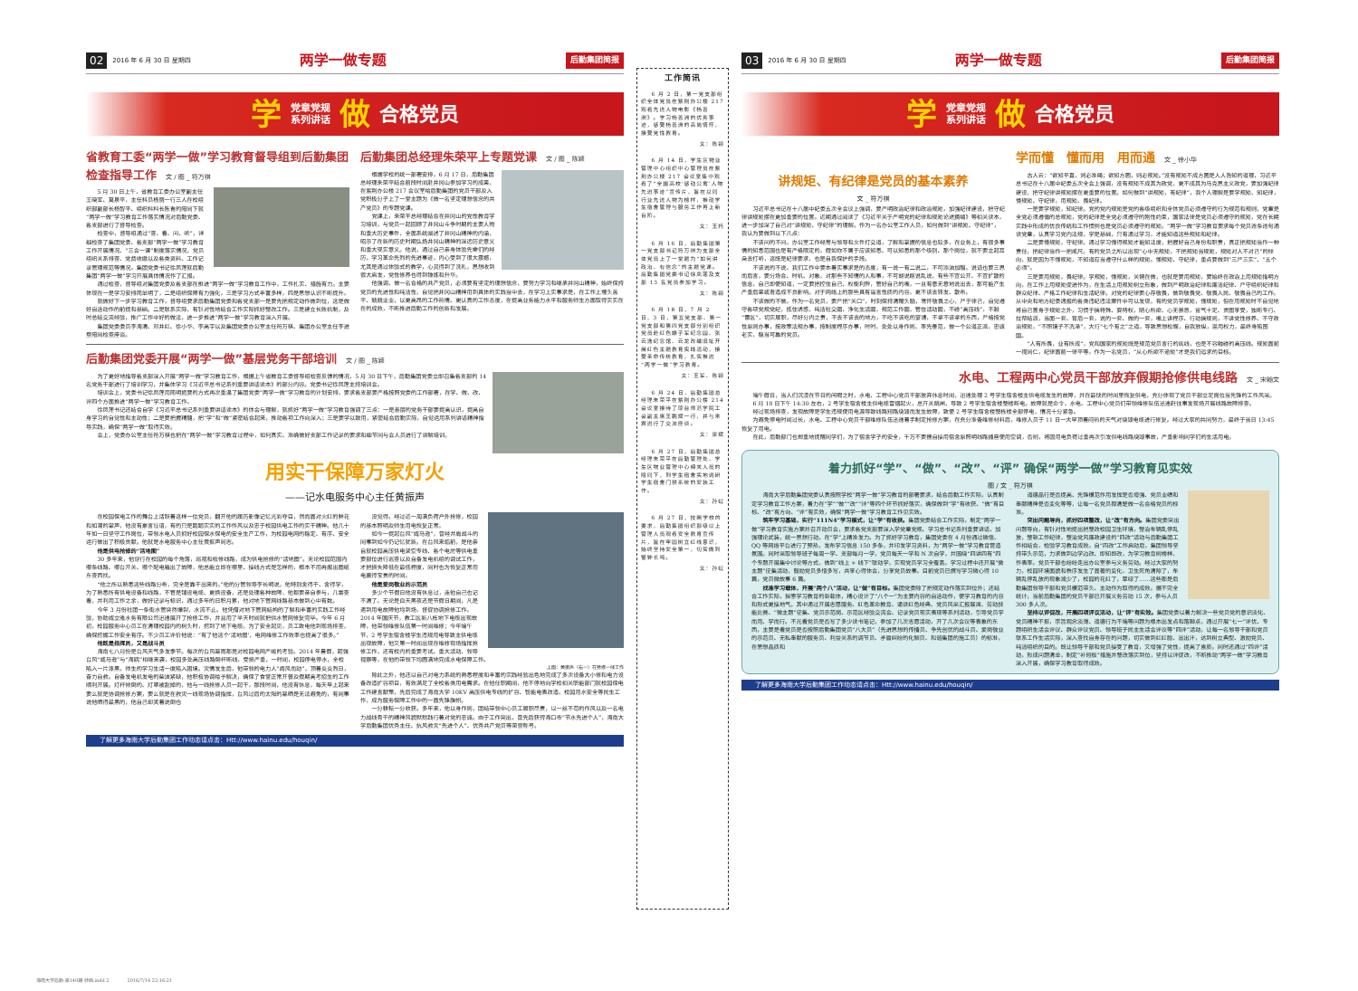02 2016 年 6 月 30 日 星期四 两学一做专题 后勤集团简报
学党章党规
系列讲话 做 合格党员
省教育工委“两学一做”学习教育督导组到后勤集团检查指导工作 文 / 图 _ 符万祺
5 月 30 日上午，省教育工委办公室副主任王晓军、莫泉平，主任科员杨丽一行三人在校组织部副部长杨智平、组织科科长陈青的陪同下就“两学一做”学习教育工作落实情况对后勤党委、各支部进行了督导检查。
检查中，督导组通过“查、看、问、听”，详细检查了集团党委、各支部“两学一做”学习教育工作开展情况、“三会一课”制度落实情况、党员组织关系排查、党费收缴以及各类资料、工作记录管理规范等情况。集团党委书记徐凤莲就后勤集团“两学一做”学习开展具体情况作了汇报。
通过检查，督导组对集团党委及各支部在推进“两学一做”学习教育工作中，工作扎实、措施有力。主要体现在一是学习安排简单明了，二是组织保障有力强化，三是学习方式丰富多样，四是思想认识不断提升。
就做好下一步学习教育工作，督导组要求后勤集团党委和各党支部一是要先把规定动作做到位，这是做好自选动作的前提和基础。二是联系实际，有针对性地结合工作实际抓好整改工作。三是建立长效机制，及时总结交流经验，推广工作中好的做法，进一步推进“两学一做”学习教育深入开展。
集团党委委员李海清、邓井红、徐小华、李高宇以及集团党委办公室主任符万祺、集团办公室主任李进登陪同检查座谈。
后勤集团总经理朱荣平上专题党课 文 / 图 _ 陈颖
根据学校的统一部署安排，6 月 17 日，后勤集团总经理朱荣平结合前段时间赴井冈山参加学习的成果，在紫荆办公楼 217 会议室给后勤集团的党员干部及入党积极分子上了一堂主题为《做一名坚定理想信念的共产党员》的专题党课。
党课上，朱荣平总经理结合在井冈山的党性教育学习培训，与党员一起回顾了井冈山斗争时期的主要人物和重大历史事件，全面系统阐述了井冈山精神的内涵，昭示了在新的历史时期弘扬井冈山精神的深远历史意义和重大现实意义。他说，通过自己亲身体验先辈们的经历，学习革命先烈的先进事迹，内心受到了很大震撼，尤其是通过体验式的教学，心灵得到了洗礼，思想收到很大启发，党性修养也得到锤炼和升华。
他强调，做一名合格的共产党员，必须要有坚定的理想信念，要努力学习和继承井冈山精神，始终保持党员的先进性和纯洁性，自觉把井冈山精神用到具体的实践当中去，在学习上实事求是，在工作上埋头苦干、兢兢业业，以更高昂的工作热情、更认真的工作态度，在提高业务能力水平和服务师生方面取得实实在在的成效，不断推进后勤工作的创新和发展。
后勤集团党委开展“两学一做”基层党务干部培训 文 / 图 _ 陈颖
为了更好地指导各支部深入开展“两学一做”学习教育工作，根据上午省教育工委督导组检查反馈的情况，5 月 30 日下午，后勤集团党委立即召集各支部的 14 名党务干部进行了培训学习，并集体学习《习近平总书记系列重要讲话读本》的部分内容。党委书记徐凤莲主持培训会。
培训会上，党委书记徐凤莲用简明扼要的方式再次重温了集团党委“两学一做”学习教育的计划安排，要求各支部要严格按照党委的工作部署，在学、做、改、评四个方面推进“两学一做”学习教育工作。
徐凤莲书记还结合自学《习近平总书记系列重要讲话读本》的体会与理解，就抓好“两学一做”学习教育强调了三点：一是基层的党务干部要提高认识，提高自身学习的自觉性和主动性；二是要把握精髓，把“学”和“做”紧密结合起来，推动各项工作向深入；三是要学以致用，紧密结合后勤实际，自觉运用系列讲话精神指导实践，确保“两学一做”取得实效。
会上，党委办公室主任符万祺也把在“两学一做”学习教育过程中，如何真实、准确做好支部工作记录的要求和细节同与会人员进行了讲解培训。
用实干保障万家灯火
——记水电服务中心主任黄振声
在校园保电工作的舞台上活跃着这样一位党员，翻开他的履历影像记忆光彩夺目，然而面对火红的鲜花和如潮的掌声，他没有豪言壮语，有的只是踏踏实实的工作作风以及忠于校园供电工作的实干精神。他几十年如一日坚守工作岗位，带领水电人员抓好校园保水保电的安全生产工作，为校园电网的稳定、有序、安全运行做出了积极贡献。他就是水电服务中心主任黄振声同志。
他是供电抢修的“活地图”
30 多年来，他穿行在校园的每个角落，巡视和检修线路，成为供电抢修的“活地图”。无论校园范围内哪条线路、哪台开关、哪个配电箱出了故障，他总能立即在哪里、接线方式是怎样的，根本不用再搬出图纸东查西找。
“他之所以熟悉这些线路分布，完全是靠干出来的。”他的分管领导李长明说，他特别舍得干、舍得学，为了熟悉所有供电设备和线路，不管是铺设电缆、更换设备，还是处理各种故障，他都要亲自参与，几番查看，并利用工作之余，做好记录与标识，通过多年的日积月累，他对地下管网线路基本做到心中有数。
今年 3 月份社团一条街水管突然爆裂，水流不止。他凭借对地下管网结构的了解和丰富的实践工作经验，协助威立雅水务有限公司迅速展开了抢修工作，并且用了半天时间就把供水管网修复完毕。今年 6 月初，校园服务中心员工在清理校园内的树头时，挖到了地下电缆，为了安全起见，员工致电他到现场排查，确保挖掘工作安全有序。不少员工评价他说：“有了他这个‘活地图’，电网维修工作效率也提高了很多。”
他既是指挥员，又是战斗员
海南七八月份是台风天气多发季节。每次的台风暴雨都是对校园电网严峻的考验。2014 年暑假，超强台风“威马逊”与“海鸥”相继来袭，校园多处高压线路倒杆断线，受损严重，一时间，校园停电停水，全校陷入一片漆黑，师生的学习生活一度陷入困境。灾情发生后，他带领的电力人“闻风而动”，顶着炎炎烈日，奋力自救。自备发电机发电的柴油紧缺，他积极协调给予解决，确保了食堂正常开餐及假期高考招生的工作顺利开展。灯杆倾倒的、灯罩被刮掉的，他与一线抢修人员一起干，那段时间，他没有休息，每天早上起来要么就是协调抢修方案，要么就是在救灾一线现场协调指挥，台风过后的太阳的暴晒是无法避免的，有同事说他晒得最黑的，他自己却笑着说倒也
没觉得。经过近一周满负荷户外抢修，校园的基本照明及师生用电恢复正常。
如今一提起台风“威马逊”，曾经并肩战斗的同事到如今仍记忆犹新。在台风来临前，是他亲自就校园高压供电架空专线、各个电房等供电重要部位进行巡查以及自备发电机组的调试工作，才把损失降低在最低程度，同时也为恢复正常用电赢得宝贵的时间。
他是爱岗敬业的示范员
多少个节假日他没有休息过，连他自己也记不清了。无论是白天黑夜还是节假日期间，凡是遇到用电故障他均到场，督促协调抢修工作。2014 年国庆节，教工区新八栋地下电缆出现故障，他带领维修队伍第一时间维修；今年端午节，2 号学生宿舍楼学生违规用电导致主供电缆出现故障，他又第一时间出现在维修现场指挥抢修工作，还有校内的重要考试、重大活动、领导视察等，在他的带领下均圆满地完成水电保障工作。
上图：黄振声（右一）在抢修一线工作
除此之外，他还以自己对电力系统的熟悉程度和丰富的实践经验出色地完成了多次设备大小修和电力设备改造扩容项目，有效满足了全校各类用电需求。在他任职期间，他不停地向学校相关职能部门就校园保电工作建言献策，先后完成了海南大学 10KV 高压供电专线的扩容、智能电表改造、校园用水安全等民生工作，成为服务保障工作中的一面先锋旗帜。
一分耕耘一分收获。多年来，他以身作则，团结带领中心员工履职尽责，以一丝不苟的作风以及一名电力战线骨干的精神风貌默默践行着对党的忠诚。由于工作突出，曾先后获得海口市“节水先进个人”，海南大学后勤集团优秀主任、抗风救灾“先进个人”、优秀共产党员等荣誉称号。
了解更多海南大学后勤集团工作动态请点击：Htt://www.hainu.edu/houqin/
工作简讯
6 月 2 日，第一党支部组织全体党员在紫荆办公楼 217 观看先进人物电影《杨善洲》。学习杨善洲的优秀事迹，感受杨善洲的高尚情怀，接受党性教育。
文：陈颖
6 月 14 日，学生区物业管理中心组织中心管理员在紫荆办公楼 217 会议室集中观看了“全国高校‘感动公寓’人物先进事迹”宣传片，旨在以同行业先进人物为榜样，推动学生宿舍管理与服务工作再上新台阶。
文：王托
6 月 16 日，后勤集团第一党支部书记符万祺为支部全体党员上了一堂题为“如何讲政治、有信念”的主题党课。后勤集团党委书记徐凤莲及支部 13 名党员参加学习。
文：陈颖
6 月 18 日，7 月 2 日、3 日，第五党支部、第一党支部和第四党支部分别组织党员赴红色娘子军纪念园、张云逸纪念馆、云龙改编旧址开展红色主题教育实践活动，接受革命传统教育，扎实推进“两学一做”学习教育。
文：王军、陈颖
6 月 24 日，后勤集团总经理朱荣平在紫荆办公楼 214 会议室接待了琼台师范学院工会副主席王鹏斌一行，并与来宾进行了交流座谈。
文：梁斌
6 月 27 日，后勤集团总经理朱荣平在后勤管理处、学生区物业管理中心相关人员的陪同下，到学生宿舍实地调研学生宿舍门禁系统的安装工作。
文：孙虹
6 月 27 日，按照学校的要求，后勤集团组织部级以上管理人员观看安全教育宣传片，旨在牢固树立红线意识，始终坚持安全第一，切实做到警钟长鸣。
文：孙虹
03 2016 年 6 月 30 日 星期四 两学一做专题 后勤集团简报
学党章党规
系列讲话 做 合格党员
讲规矩、有纪律是党员的基本素养
文 _ 符万祺
习近平总书记在十八届中纪委五次全会议上强调，要严明政治纪律和政治规矩，加强纪律建设，把守纪律讲规矩摆在更加重要的位置。近期通过阅读了《习近平关于严明党的纪律和规矩论述摘编》等相关读本，进一步加深了自己对“讲规矩、守纪律”的理解。作为一名办公室工作人员，如何做到“讲规矩、守纪律”，我认为要做到以下几点：
不该问的不问。办公室工作经常与领导和文件打交道，了解和掌握的信息也较多，在业务上，有很多事情的知悉范围也是有严格限定的，假如你不属于应该知悉、可以知悉的那个级别、那个岗位，就不要立起耳朵去打听，这既是纪律要求，也是自我保护的手段。
不该说的不说。我们工作中要本着实事求是的态度，有一说一有二说二，不可添油加醋。说话也要三思而后言，要分场合、时机、对象，对那些不知情的人和事，不可胡说瞎说乱说，有些不宜公开、不宜扩散的信息，自己即使知道，一定要把控住自己，权衡利弊，管好自己的嘴，一旦有意无意地说出去，那可能产生严重后果或者造成不良影响。对于网络上的那些具有谣言性质的内容，更不该去转发、散布。
不该做的不做。作为一名党员，要严把“关口”，时刻保持清醒头脑，常怀敬畏之心，严于律己，自觉遵守各项党规党纪，抵住诱惑，纯洁社交圈，净化生活圈，规范工作圈，管住活动圈，不碰“高压线”，不越“雷区”，切实履职，尽好分内之责，不去不该去的地方，不吃不该吃的宴请，不拿不该拿的东西，严格按党性原则办事，按政策法规办事，按制度程序办事，时时、处处以身作则、率先垂范，做一个公道正派、忠诚老实，稳当可靠的党员。
学而懂　懂而用　用而通 文 _ 徐小华
古人云：“欲知平直，则必准绳；欲知方圆，则必规矩。”没有规矩不成方圆是人人皆知的道理，习近平总书记在十八届中纪委五次全会上强调，没有规矩不成其为政党，更不成其为马克思主义政党，要加强纪律建设，把守纪律讲规矩摆在更重要的位置。如何做到“讲规矩，有纪律”，我个人理解是要学规矩、知纪律，懂规矩、守纪律，用规矩、畏纪律。
一是要学规矩，知纪律。党的党内规矩是党的各级组织和全体党员必须遵守的行为规范和规则，党章是全党必须遵循的总规矩，党的纪律是全党必须遵守的刚性约束，国家法律是党员必须遵守的规矩，党在长期实践中形成的优良传统和工作惯例也是党员必须遵守的规矩。“两学一做”学习教育要求每个党员逐条逐句通读党章，认真学习党内法规，学是基础，只有通过学习，才能知道这些规矩和纪律。
二是要懂规矩，守纪律。通过学习懂得规矩才能知法度，把握好自己身份和职责，真正把规矩当作一种责任，把纪律当作一把戒尺。有的党员之所以出现“心中无规矩，不把规矩当规矩，规矩对人不对己”的倾向，就是因为不懂规矩，不知道应当遵守什么样的规矩。懂规矩、守纪律，重点要做到“三严三实”、“五个必须”。
三是要用规矩，畏纪律。学规矩，懂规矩，关键在做，也就是要用规矩，要始终在政治上用规矩指明方向，在工作上用规矩促进作为，在生活上用规矩树立形象，做到严明政治纪律和廉洁纪律、严守组织纪律和群众纪律、严格工作纪律和生活纪律。对党的纪律要心存敬畏，做到敬畏党、敬畏人民、敬畏自己的工作。从中央和地方纪委通报的各类违纪违法案件中可以发现，有的党员学规矩，懂规矩，但在用规矩时不自觉地将自己置身于规矩之外，习惯于搞特殊、耍特权，随心所欲、心无禁忌，官气十足、贪图享受，独断专行、拉帮结派，当面一套、背后一套，说的一套、做的一套，嘴上讲程序、行动搞规则，不讲党性修养、不守政治规矩，“不照镜子不洗澡”，大行“七个有之”之道，导致思想松懈，自我放纵，滥用权力，最终身陷囹圄。
“人有所畏，业有所成”，党和国家的规矩既是规范党员言行的底线，也是不容触碰的高压线。规矩面前一视同仁，纪律面前一律平等。作为一名党员，“从心所欲不逾矩”才是我们追求的目标。
水电、工程两中心党员干部放弃假期抢修供电线路 文 _ 宋翰文
端午假日，当人们沉浸在节日的闲暇之时，水电、工程中心党员干部放弃休息时间，迅速处理 2 号学生宿舍楼主供电缆发生的故障，并在最快的时间里恢复供电，充分体现了党员干部立足岗位当先锋的工作风采。
6 月 10 日下午 14:30 左右，2 号学生宿舍楼主供电缆冒烟起火，总开关跳闸，导致 2 号学生宿舍楼整楼断电。故障就是命令，水电、工程中心党员们带领维修队伍迅速赶往事发现场开展线路故障排查。
经过现场排查，发现故障是学生违规使用电源导致线路短路烧毁而发生故障，致使 2 号学生宿舍楼整栋楼全部停电，情况十分紧急。
为避免停电时间过长，水电、工程中心党员干部维修队伍迅速着手制定抢修方案，在充分准备维修材料后，维修人员于 11 日一大早顶着闷热的天气对烧毁电缆进行修复。经过大家的共同努力，最终于当日 13:45 恢复了用电。
在此，后勤部门也郑重地提醒同学们，为了宿舍学子的安全，千万不要擅自接用宿舍原照明线路插座使用空调，否则，将因用电负荷过重再次引发供电线路烧毁事故，严重影响同学们的生活用电。
着力抓好“学”、“做”、“改”、“评” 确保“两学一做”学习教育见实效
图 / 文 _ 符万祺
海南大学后勤集团党委认真按照学校“两学一做”学习教育的部署要求，结合后勤工作实际，认真制定学习教育工作方案，着力在“学”“做”“改”“评”等四个环节抓好落实，确保做到“学”有收获、“做”有目标、“改”有方向、“评”有实效，确保“两学一做”学习教育工作见实效。
筑牢学习基础，实行“111N4”学习模式，让“学”有收获。集团党委结合工作实际，制定“两学一做”学习教育实施方案并召开动员会，要求各党支部要深入学党章党规、学习总书记系列重要讲话，加强理论武装，统一思想行动，在“学”上精准发力。为了抓好学习教育，集团党委在 4 月份通过微信、QQ 等网络平台进行了预热，发布学习信息 150 多条，并印发学习资料，为“两学一做”学习教育营造氛围。同时采取领导班子每周一学、支部每月一学，党员每天一学和 N 次自学，并围绕“四讲四有”四个专题开展集中讨论等方式，做到“线上 + 线下”联动学，实现党员学习全覆盖。学习过程中还开展“微主题”征集活动，鼓励党员多悟多写，共享心得体会，分享党员故事。目前党员已撰写学习微心得 10 篇，党员微故事 6 篇。
找准学习载体，开展“两个八”活动，让“做”有目标。集团党委除了把规定动作落实到位外；还结合工作实际，探索学习教育的新载体，精心设计了“八个一”为主要内容的自选动作，使学习教育的内容和形式更接地气。其中通过开展志愿服务、红色革命教育、诵读红色经典、党员风采汇报展演、劳动技能比赛、“微主题”征集、党员示范岗、示范区经验交流会、记录党员现实表现等系列活动，引导党员学而用、学而行。不光看党员是否写了多少读书笔记，参加了几次志愿活动，开了几次会议等表象的东西，主要是看党员是否按照后勤集团党员“八大员”（先进思想的传播员、争先创优的战斗员、爱岗敬业的示范员、无私奉献的服务员、利益关系的调节员、矛盾纠纷的化解员、和谐集团的施工员）的标准，在思想品质和
道德品行是否提高、先锋模范作用发挥是否增强、党员业绩和奉献精神是否变化等等，让每一名党员都清楚做一名合格党员的标准。
突出问题导向，抓好四项整改，让“改”有方向。集团党委突出问题导向，有针对性地提出把整改校园卫生环境，整治车辆乱停乱放，整顿工作纪律，整治党风廉政建设的“四改”活动与后勤集团工作相结合，检验学习教育成效。自“四改”工作启动后，集团领导坚持带头示范，力求做到边学边改、即知即改，为学习教育树榜样、作表率。党员干部也纷纷走出办公室参与义务劳动。经过大家的努力，校园环境面貌和秩序发生了显著的变化，卫生死角清除了，车辆乱停乱放的现象减少了，校园的花红了，草绿了……这些都是后勤集团领导干部和党员模范带头、主动作为取得的成效。据不完全统计，当前后勤集团的党员干部已开展义务劳动 15 次，参与人员 300 多人次。
坚持以评促改，开展四项评议活动，让“评”有实效。集团党委以着力解决一些党员党的意识淡化、党员精神不振，宗旨观念淡薄、道德行为不端等问题为根本出发点和落脚点，通过开展“七一”评优、专题组织生活会评议、群众评议党员、领导班子民主生活会评议等“四评”活动，让每一名领导干部和党员联系工作生活实际，深入查找自身存在的问题，切实做到红红脸、出出汗，达到树立典型、激励党员、纯洁组织的目的。既让领导干部和党员接受了教育，又增强了党性，提高了素质。同时还通过“四评”活动，形成问题清单，制定“补短板”措施并整改落实到位，坚持以评促改，不断推动“两学一做”学习教育深入开展，确保学习教育取得成效。
了解更多海南大学后勤集团工作动态请点击：Htt://www.hainu.edu/houqin/
海南大学后勤-第140期-转曲.indd 2　　　　2016/7/14 22:16:21